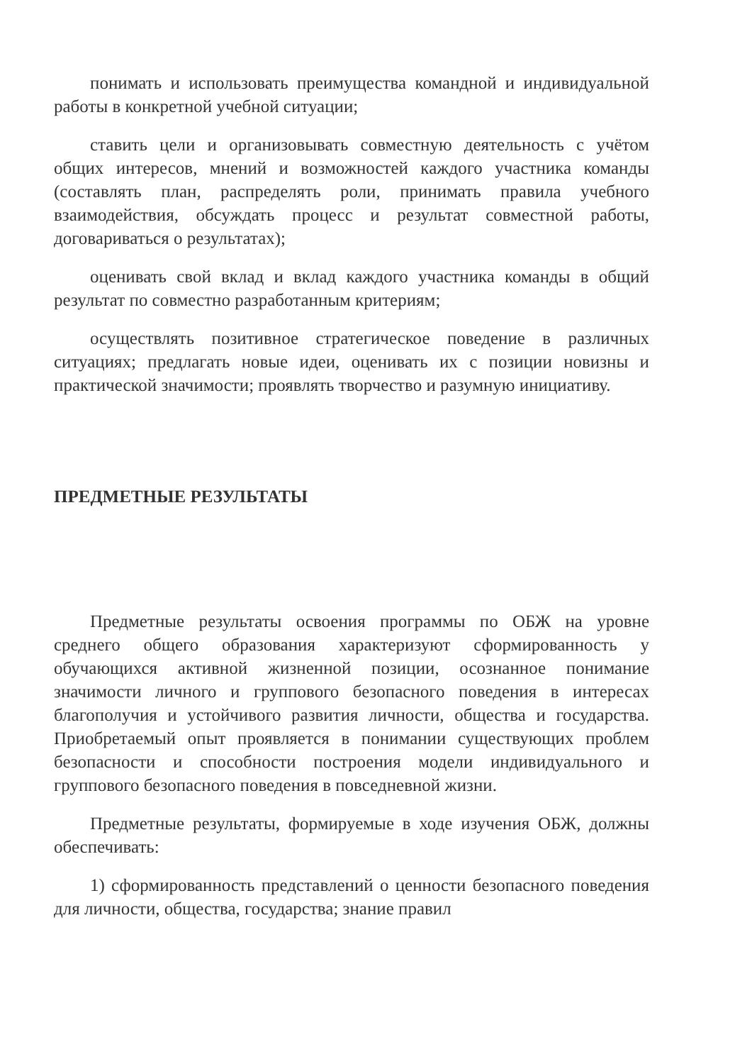понимать и использовать преимущества командной и индивидуальной работы в конкретной учебной ситуации;
ставить цели и организовывать совместную деятельность с учётом общих интересов, мнений и возможностей каждого участника команды (составлять план, распределять роли, принимать правила учебного взаимодействия, обсуждать процесс и результат совместной работы, договариваться о результатах);
оценивать свой вклад и вклад каждого участника команды в общий результат по совместно разработанным критериям;
осуществлять позитивное стратегическое поведение в различных ситуациях; предлагать новые идеи, оценивать их с позиции новизны и практической значимости; проявлять творчество и разумную инициативу.
ПРЕДМЕТНЫЕ РЕЗУЛЬТАТЫ
Предметные результаты освоения программы по ОБЖ на уровне среднего общего образования характеризуют сформированность у обучающихся активной жизненной позиции, осознанное понимание значимости личного и группового безопасного поведения в интересах благополучия и устойчивого развития личности, общества и государства. Приобретаемый опыт проявляется в понимании существующих проблем безопасности и способности построения модели индивидуального и группового безопасного поведения в повседневной жизни.
Предметные результаты, формируемые в ходе изучения ОБЖ, должны обеспечивать:
1) сформированность представлений о ценности безопасного поведения для личности, общества, государства; знание правил